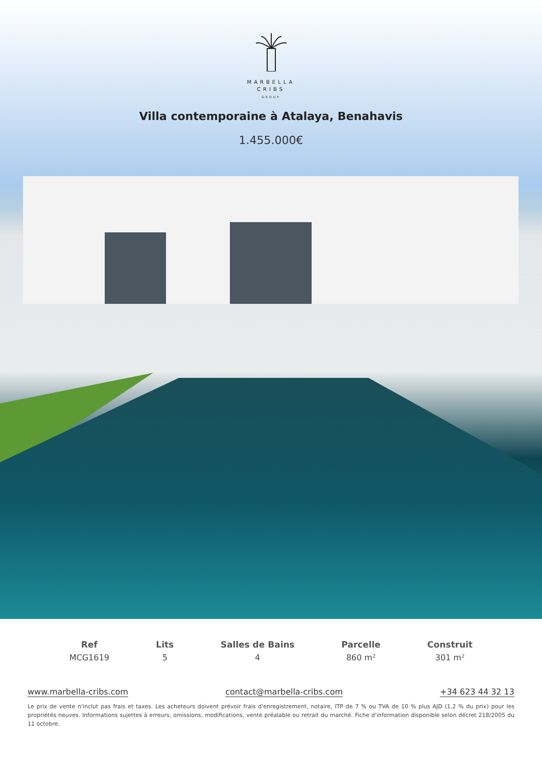MARBELLA
CRIBS
GROUP
Villa contemporaine à Atalaya, Benahavis
1.455.000€
Ref
MCG1619
Lits
5
Salles de Bains
4
Parcelle
860 m²
Construit
301 m²
www.marbella-cribs.com contact@marbella-cribs.com +34 623 44 32 13
Le prix de vente n'inclut pas frais et taxes. Les acheteurs doivent prévoir frais d'enregistrement, notaire, ITP de 7 % ou TVA de 10 % plus AJD (1,2 % du prix) pour les propriétés neuves. Informations sujettes à erreurs, omissions, modifications, vente préalable ou retrait du marché. Fiche d'information disponible selon décret 218/2005 du 11 octobre.